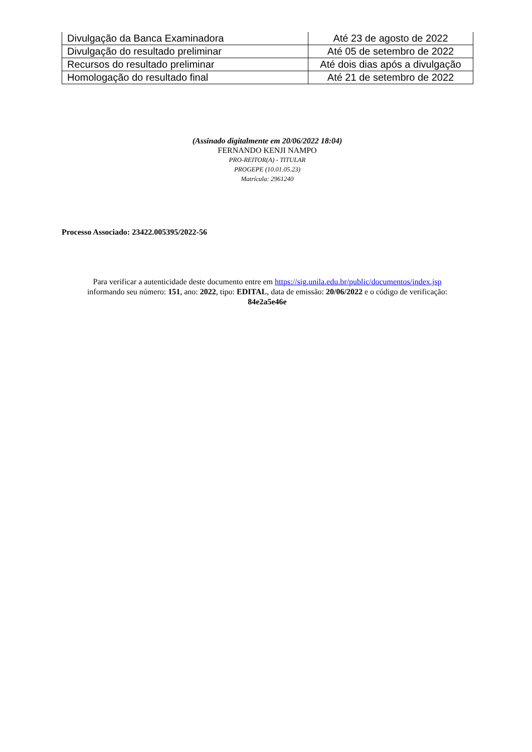| Divulgação da Banca Examinadora | Até 23 de agosto de 2022 |
| Divulgação do resultado preliminar | Até 05 de setembro de 2022 |
| Recursos do resultado preliminar | Até dois dias após a divulgação |
| Homologação do resultado final | Até 21 de setembro de 2022 |
(Assinado digitalmente em 20/06/2022 18:04)
FERNANDO KENJI NAMPO
PRO-REITOR(A) - TITULAR
PROGEPE (10.01.05.23)
Matrícula: 2961240
Processo Associado: 23422.005395/2022-56
Para verificar a autenticidade deste documento entre em https://sig.unila.edu.br/public/documentos/index.jsp
informando seu número: 151, ano: 2022, tipo: EDITAL, data de emissão: 20/06/2022 e o código de verificação:
84e2a5e46e